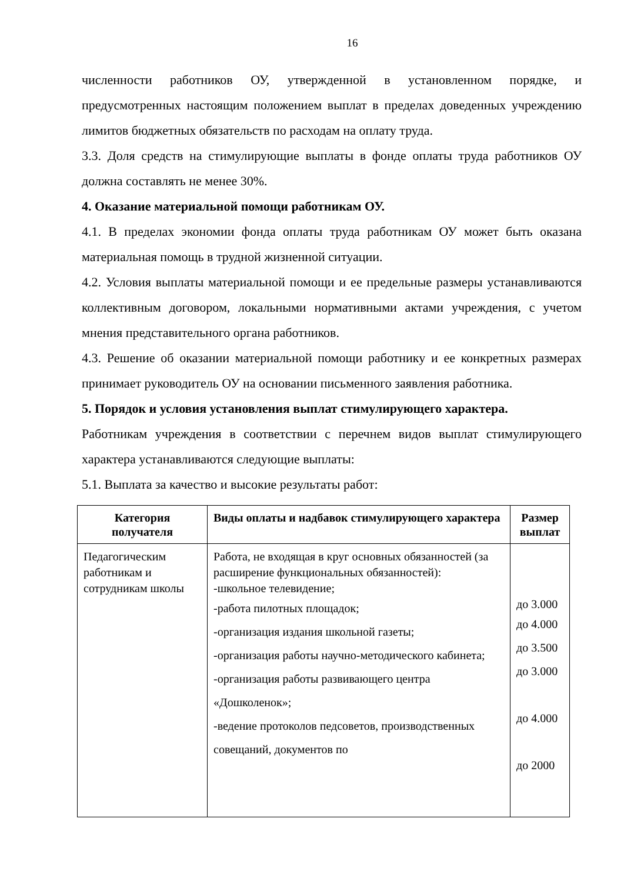16
численности работников ОУ, утвержденной в установленном порядке, и предусмотренных настоящим положением выплат в пределах доведенных учреждению лимитов бюджетных обязательств по расходам на оплату труда.
3.3. Доля средств на стимулирующие выплаты в фонде оплаты труда работников ОУ должна составлять не менее 30%.
4. Оказание материальной помощи работникам ОУ.
4.1. В пределах экономии фонда оплаты труда работникам ОУ может быть оказана материальная помощь в трудной жизненной ситуации.
4.2. Условия выплаты материальной помощи и ее предельные размеры устанавливаются коллективным договором, локальными нормативными актами учреждения, с учетом мнения представительного органа работников.
4.3. Решение об оказании материальной помощи работнику и ее конкретных размерах принимает руководитель ОУ на основании письменного заявления работника.
5. Порядок и условия установления выплат стимулирующего характера.
Работникам учреждения в соответствии с перечнем видов выплат стимулирующего характера устанавливаются следующие выплаты:
5.1. Выплата за качество и высокие результаты работ:
| Категория получателя | Виды оплаты и надбавок стимулирующего характера | Размер выплат |
| --- | --- | --- |
| Педагогическим работникам и сотрудникам школы | Работа, не входящая в круг основных обязанностей (за расширение функциональных обязанностей): -школьное телевидение; -работа пилотных площадок; -организация издания школьной газеты; -организация работы научно-методического кабинета; -организация работы развивающего центра «Дошколенок»; -ведение протоколов педсоветов, производственных совещаний, документов по | до 3.000 до 4.000 до 3.500 до 3.000 до 4.000 до 2000 |